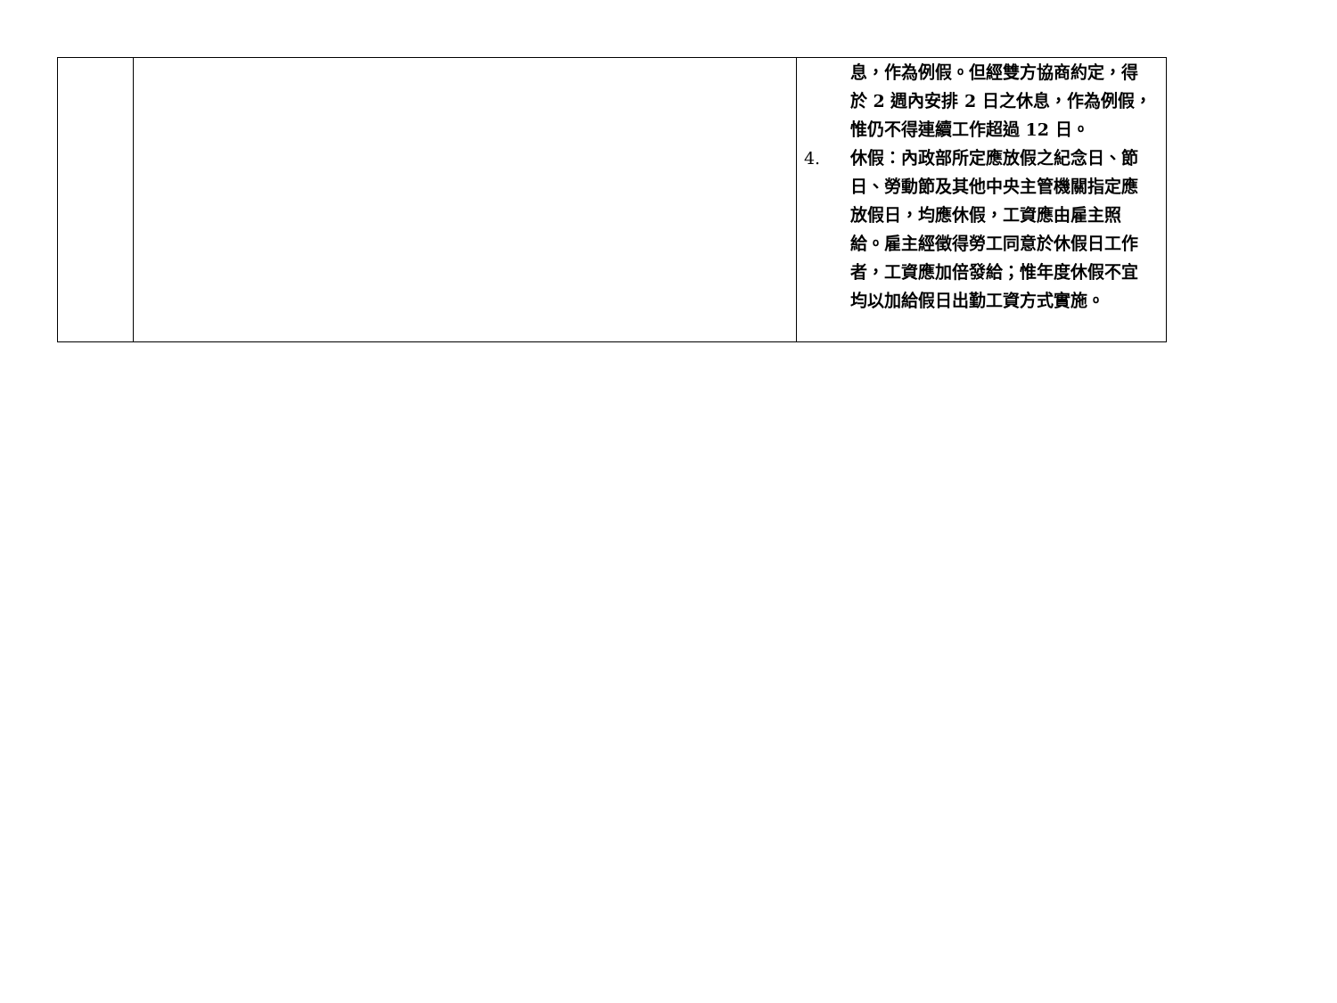| | | 息，作為例假。但經雙方協商約定，得於 2 週內安排 2 日之休息，作為例假，惟仍不得連續工作超過 12 日。 4. 休假：內政部所定應放假之紀念日、節日、勞動節及其他中央主管機關指定應放假日，均應休假，工資應由雇主照給。雇主經徵得勞工同意於休假日工作者，工資應加倍發給；惟年度休假不宜均以加給假日出勤工資方式實施。 |